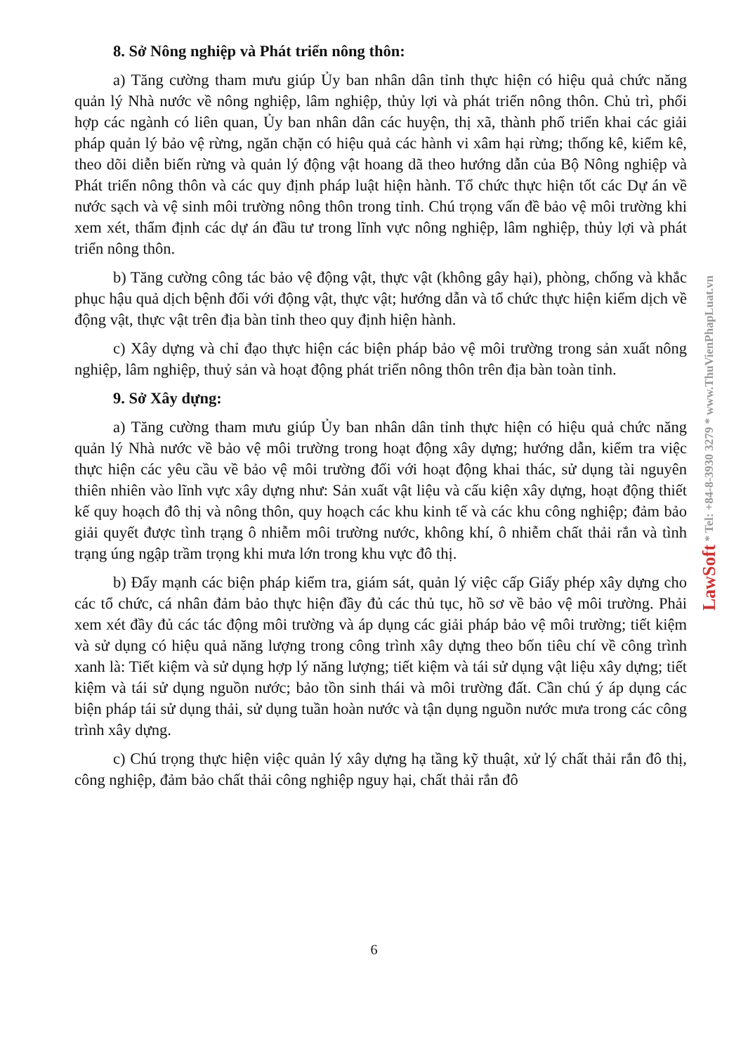8. Sở Nông nghiệp và Phát triển nông thôn:
a) Tăng cường tham mưu giúp Ủy ban nhân dân tỉnh thực hiện có hiệu quả chức năng quản lý Nhà nước về nông nghiệp, lâm nghiệp, thủy lợi và phát triển nông thôn. Chủ trì, phối hợp các ngành có liên quan, Ủy ban nhân dân các huyện, thị xã, thành phố triển khai các giải pháp quản lý bảo vệ rừng, ngăn chặn có hiệu quả các hành vi xâm hại rừng; thống kê, kiểm kê, theo dõi diễn biến rừng và quản lý động vật hoang dã theo hướng dẫn của Bộ Nông nghiệp và Phát triển nông thôn và các quy định pháp luật hiện hành. Tổ chức thực hiện tốt các Dự án về nước sạch và vệ sinh môi trường nông thôn trong tỉnh. Chú trọng vấn đề bảo vệ môi trường khi xem xét, thẩm định các dự án đầu tư trong lĩnh vực nông nghiệp, lâm nghiệp, thủy lợi và phát triển nông thôn.
b) Tăng cường công tác bảo vệ động vật, thực vật (không gây hại), phòng, chống và khắc phục hậu quả dịch bệnh đối với động vật, thực vật; hướng dẫn và tổ chức thực hiện kiểm dịch về động vật, thực vật trên địa bàn tỉnh theo quy định hiện hành.
c) Xây dựng và chỉ đạo thực hiện các biện pháp bảo vệ môi trường trong sản xuất nông nghiệp, lâm nghiệp, thuỷ sản và hoạt động phát triển nông thôn trên địa bàn toàn tỉnh.
9. Sở Xây dựng:
a) Tăng cường tham mưu giúp Ủy ban nhân dân tỉnh thực hiện có hiệu quả chức năng quản lý Nhà nước về bảo vệ môi trường trong hoạt động xây dựng; hướng dẫn, kiểm tra việc thực hiện các yêu cầu về bảo vệ môi trường đối với hoạt động khai thác, sử dụng tài nguyên thiên nhiên vào lĩnh vực xây dựng như: Sản xuất vật liệu và cấu kiện xây dựng, hoạt động thiết kế quy hoạch đô thị và nông thôn, quy hoạch các khu kinh tế và các khu công nghiệp; đảm bảo giải quyết được tình trạng ô nhiễm môi trường nước, không khí, ô nhiễm chất thải rắn và tình trạng úng ngập trầm trọng khi mưa lớn trong khu vực đô thị.
b) Đẩy mạnh các biện pháp kiểm tra, giám sát, quản lý việc cấp Giấy phép xây dựng cho các tổ chức, cá nhân đảm bảo thực hiện đầy đủ các thủ tục, hồ sơ về bảo vệ môi trường. Phải xem xét đầy đủ các tác động môi trường và áp dụng các giải pháp bảo vệ môi trường; tiết kiệm và sử dụng có hiệu quả năng lượng trong công trình xây dựng theo bốn tiêu chí về công trình xanh là: Tiết kiệm và sử dụng hợp lý năng lượng; tiết kiệm và tái sử dụng vật liệu xây dựng; tiết kiệm và tái sử dụng nguồn nước; bảo tồn sinh thái và môi trường đất. Cần chú ý áp dụng các biện pháp tái sử dụng thải, sử dụng tuần hoàn nước và tận dụng nguồn nước mưa trong các công trình xây dựng.
c) Chú trọng thực hiện việc quản lý xây dựng hạ tầng kỹ thuật, xử lý chất thải rắn đô thị, công nghiệp, đảm bảo chất thải công nghiệp nguy hại, chất thải rắn đô
6
LawSoft * Tel: +84-8-3930 3279 * www.ThuVienPhapLuat.vn